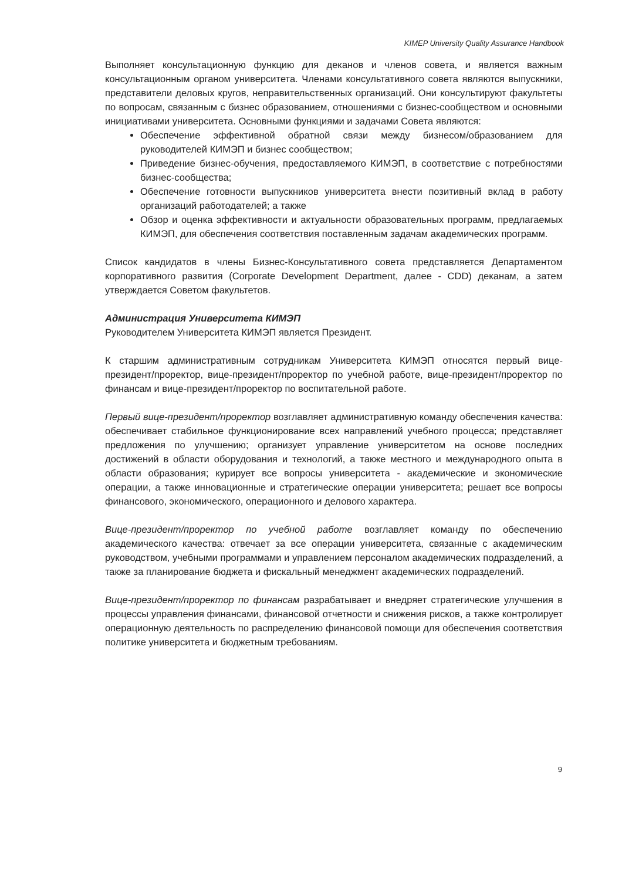KIMEP University Quality Assurance Handbook
Выполняет консультационную функцию для деканов и членов совета, и является важным консультационным органом университета. Членами консультативного совета являются выпускники, представители деловых кругов, неправительственных организаций. Они консультируют факультеты по вопросам, связанным с бизнес образованием, отношениями с бизнес-сообществом и основными инициативами университета. Основными функциями и задачами Совета являются:
Обеспечение эффективной обратной связи между бизнесом/образованием для руководителей КИМЭП и бизнес сообществом;
Приведение бизнес-обучения, предоставляемого КИМЭП, в соответствие с потребностями бизнес-сообщества;
Обеспечение готовности выпускников университета внести позитивный вклад в работу организаций работодателей; а также
Обзор и оценка эффективности и актуальности образовательных программ, предлагаемых КИМЭП, для обеспечения соответствия поставленным задачам академических программ.
Список кандидатов в члены Бизнес-Консультативного совета представляется Департаментом корпоративного развития (Corporate Development Department, далее - CDD) деканам, а затем утверждается Советом факультетов.
Администрация Университета КИМЭП
Руководителем Университета КИМЭП является Президент.
К старшим административным сотрудникам Университета КИМЭП относятся первый вице-президент/проректор, вице-президент/проректор по учебной работе, вице-президент/проректор по финансам и вице-президент/проректор по воспитательной работе.
Первый вице-президент/проректор возглавляет административную команду обеспечения качества: обеспечивает стабильное функционирование всех направлений учебного процесса; представляет предложения по улучшению; организует управление университетом на основе последних достижений в области оборудования и технологий, а также местного и международного опыта в области образования; курирует все вопросы университета - академические и экономические операции, а также инновационные и стратегические операции университета; решает все вопросы финансового, экономического, операционного и делового характера.
Вице-президент/проректор по учебной работе возглавляет команду по обеспечению академического качества: отвечает за все операции университета, связанные с академическим руководством, учебными программами и управлением персоналом академических подразделений, а также за планирование бюджета и фискальный менеджмент академических подразделений.
Вице-президент/проректор по финансам разрабатывает и внедряет стратегические улучшения в процессы управления финансами, финансовой отчетности и снижения рисков, а также контролирует операционную деятельность по распределению финансовой помощи для обеспечения соответствия политике университета и бюджетным требованиям.
9